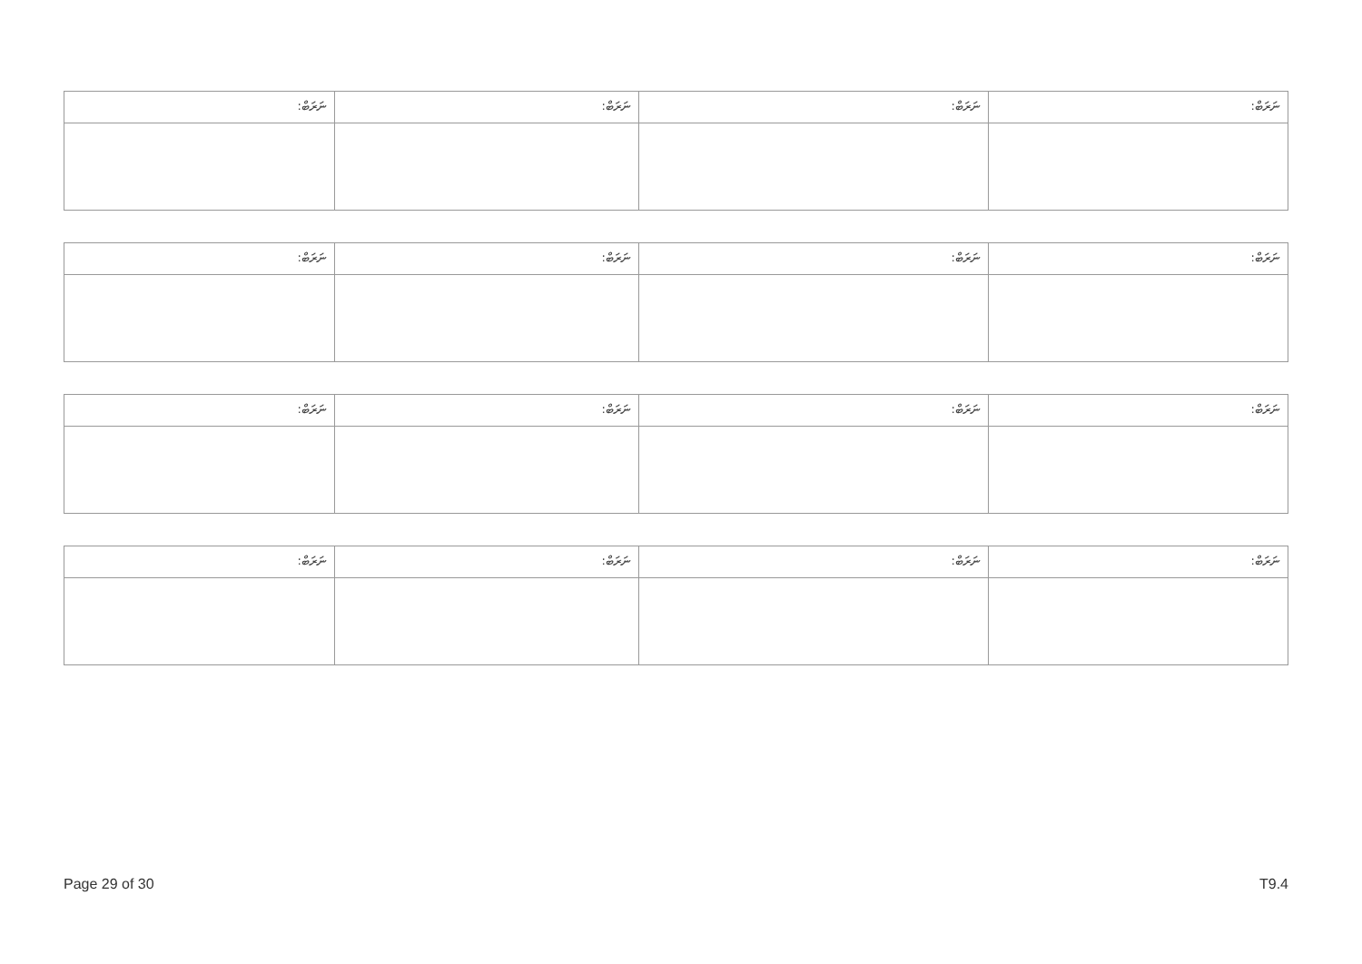| ނަރަބް: | ނަރަބް: | ނަރަބް: | ނަރަބް: |
| ނަރަބް: | ނަރަބް: | ނަރަބް: | ނަރަބް: |
| ނަރަބް: | ނަރަބް: | ނަރަބް: | ނަރަބް: |
| ނަރަބް: | ނަރަބް: | ނަރަބް: | ނަރަބް: |
Page 29 of 30 T9.4